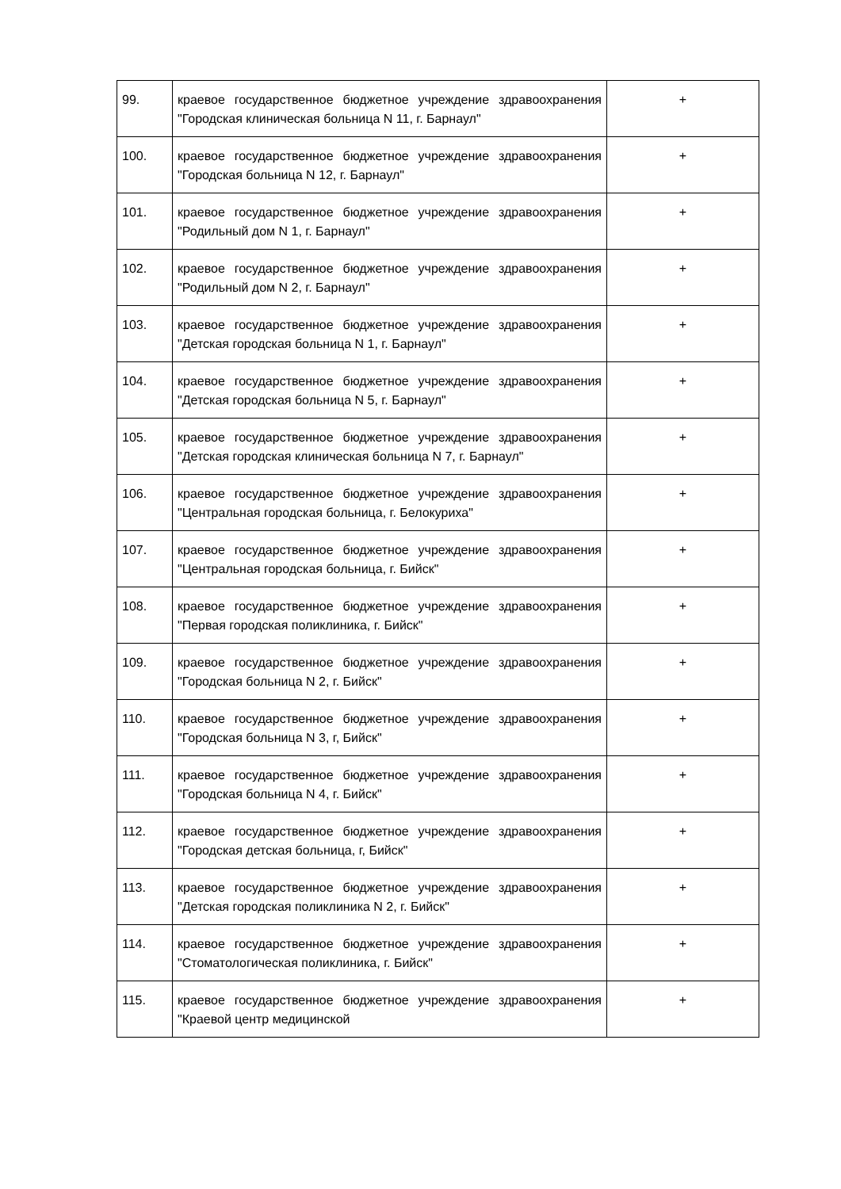| 99. | краевое государственное бюджетное учреждение здравоохранения "Городская клиническая больница N 11, г. Барнаул" | + |
| 100. | краевое государственное бюджетное учреждение здравоохранения "Городская больница N 12, г. Барнаул" | + |
| 101. | краевое государственное бюджетное учреждение здравоохранения "Родильный дом N 1, г. Барнаул" | + |
| 102. | краевое государственное бюджетное учреждение здравоохранения "Родильный дом N 2, г. Барнаул" | + |
| 103. | краевое государственное бюджетное учреждение здравоохранения "Детская городская больница N 1, г. Барнаул" | + |
| 104. | краевое государственное бюджетное учреждение здравоохранения "Детская городская больница N 5, г. Барнаул" | + |
| 105. | краевое государственное бюджетное учреждение здравоохранения "Детская городская клиническая больница N 7, г. Барнаул" | + |
| 106. | краевое государственное бюджетное учреждение здравоохранения "Центральная городская больница, г. Белокуриха" | + |
| 107. | краевое государственное бюджетное учреждение здравоохранения "Центральная городская больница, г. Бийск" | + |
| 108. | краевое государственное бюджетное учреждение здравоохранения "Первая городская поликлиника, г. Бийск" | + |
| 109. | краевое государственное бюджетное учреждение здравоохранения "Городская больница N 2, г. Бийск" | + |
| 110. | краевое государственное бюджетное учреждение здравоохранения "Городская больница N 3, г, Бийск" | + |
| 111. | краевое государственное бюджетное учреждение здравоохранения "Городская больница N 4, г. Бийск" | + |
| 112. | краевое государственное бюджетное учреждение здравоохранения "Городская детская больница, г, Бийск" | + |
| 113. | краевое государственное бюджетное учреждение здравоохранения "Детская городская поликлиника N 2, г. Бийск" | + |
| 114. | краевое государственное бюджетное учреждение здравоохранения "Стоматологическая поликлиника, г. Бийск" | + |
| 115. | краевое государственное бюджетное учреждение здравоохранения "Краевой центр медицинской | + |